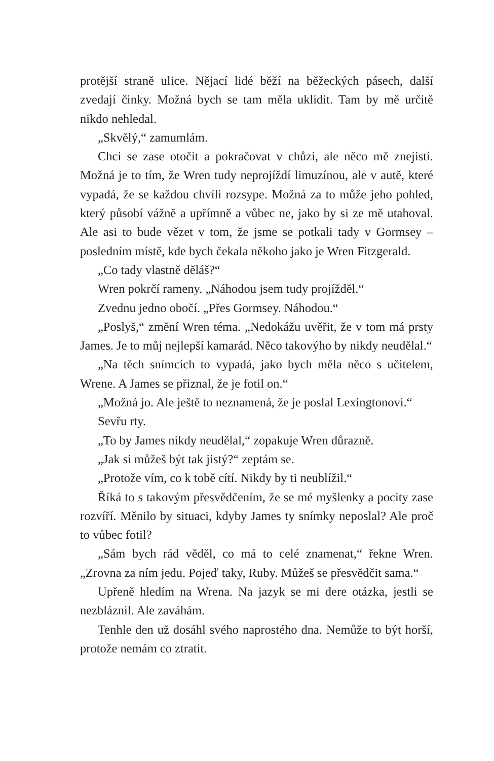protější straně ulice. Nějací lidé běží na běžeckých pásech, další zvedají činky. Možná bych se tam měla uklidit. Tam by mě určitě nikdo nehledal.
„Skvělý,“ zamumlám.
Chci se zase otočit a pokračovat v chůzi, ale něco mě znejistí. Možná je to tím, že Wren tudy neprojíždí limuzínou, ale v autě, které vypadá, že se každou chvíli rozsype. Možná za to může jeho pohled, který působí vážně a upřímně a vůbec ne, jako by si ze mě utahoval. Ale asi to bude vězet v tom, že jsme se potkali tady v Gormsey – posledním místě, kde bych čekala někoho jako je Wren Fitzgerald.
„Co tady vlastně děláš?“
Wren pokrčí rameny. „Náhodou jsem tudy projížděl.“
Zvednu jedno obočí. „Přes Gormsey. Náhodou.“
„Poslyš,“ změní Wren téma. „Nedokážu uvěřit, že v tom má prsty James. Je to můj nejlepší kamarád. Něco takovýho by nikdy neudělal.“
„Na těch snímcích to vypadá, jako bych měla něco s učitelem, Wrene. A James se přiznal, že je fotil on.“
„Možná jo. Ale ještě to neznamená, že je poslal Lexingtonovi.“
Sevřu rty.
„To by James nikdy neudělal,“ zopakuje Wren důrazně.
„Jak si můžeš být tak jistý?“ zeptám se.
„Protože vím, co k tobě cítí. Nikdy by ti neublížil.“
Říká to s takovým přesvědčením, že se mé myšlenky a pocity zase rozvíří. Měnilo by situaci, kdyby James ty snímky neposlal? Ale proč to vůbec fotil?
„Sám bych rád věděl, co má to celé znamenat,“ řekne Wren. „Zrovna za ním jedu. Pojeď taky, Ruby. Můžeš se přesvědčit sama.“
Upřeně hledím na Wrena. Na jazyk se mi dere otázka, jestli se nezbláznil. Ale zaváhám.
Tenhle den už dosáhl svého naprostého dna. Nemůže to být horší, protože nemám co ztratit.